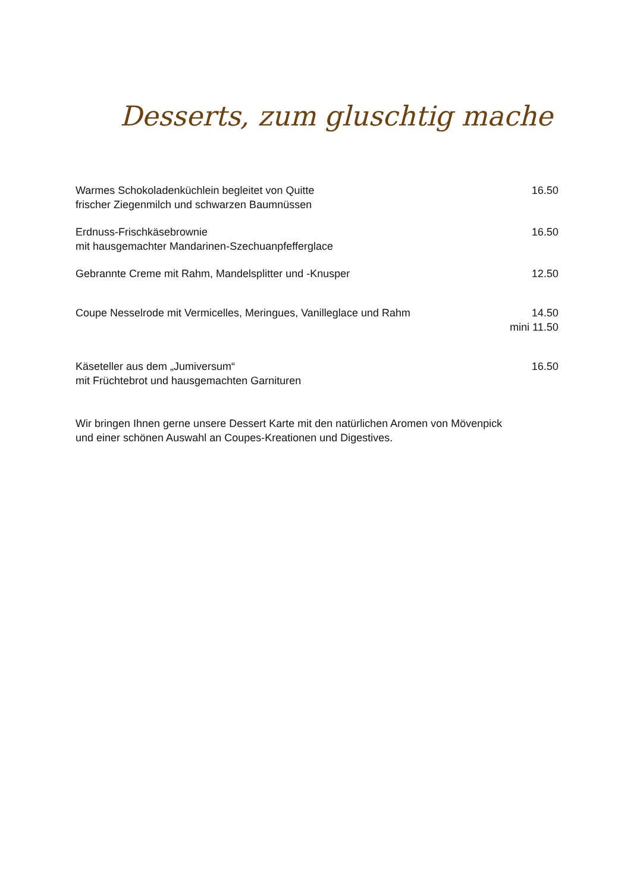Desserts, zum gluschtig mache
Warmes Schokoladenküchlein begleitet von Quitte
frischer Ziegenmilch und schwarzen Baumnüssen
16.50
Erdnuss-Frischkäsebrownie
mit hausgemachter Mandarinen-Szechuanpfefferglace
16.50
Gebrannte Creme mit Rahm, Mandelsplitter und -Knusper
12.50
Coupe Nesselrode mit Vermicelles, Meringues, Vanilleglace und Rahm
14.50
mini 11.50
Käseteller aus dem „Jumiversum“
mit Früchtebrot und hausgemachten Garnituren
16.50
Wir bringen Ihnen gerne unsere Dessert Karte mit den natürlichen Aromen von Mövenpick
und einer schönen Auswahl an Coupes-Kreationen und Digestives.